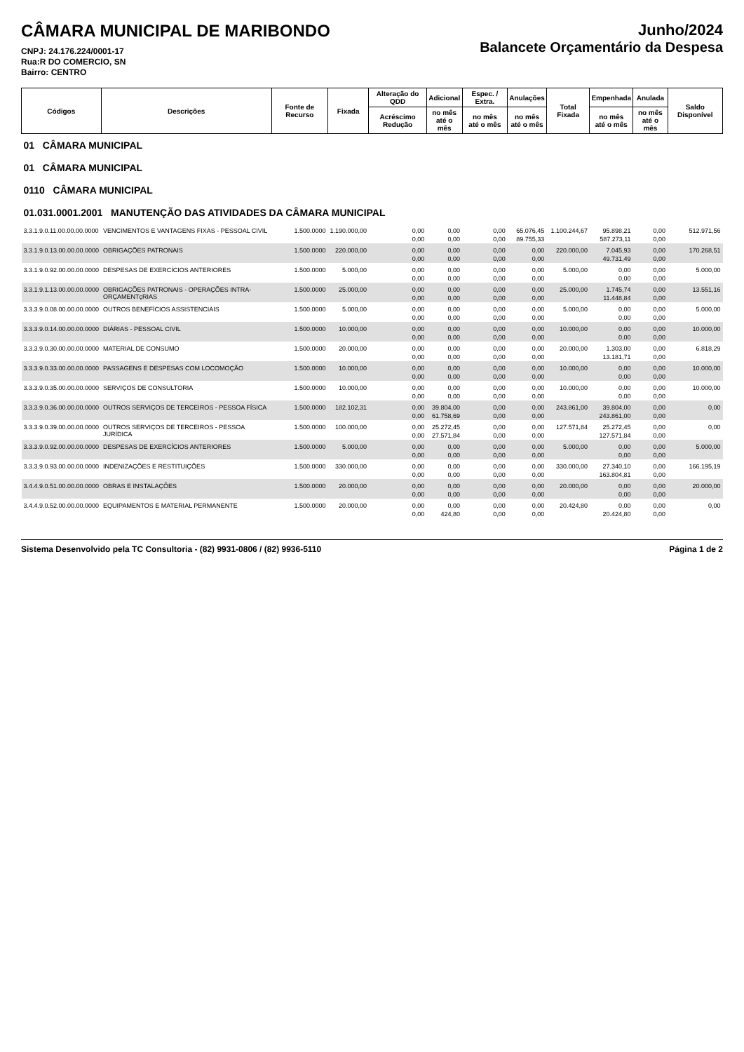CÂMARA MUNICIPAL DE MARIBONDO
CNPJ: 24.176.224/0001-17
Rua:R DO COMERCIO, SN
Bairro: CENTRO
Junho/2024
Balancete Orçamentário da Despesa
| Códigos | Descrições | Fonte de Recurso | Fixada | Alteração do QDD | Adicional | Espec. / Extra. | Anulações | Total Fixada | Empenhada | Anulada | Saldo Disponível |
| --- | --- | --- | --- | --- | --- | --- | --- | --- | --- | --- | --- |
| | | | | Acréscimo Redução | no mês até o mês | no mês até o mês | no mês até o mês | | no mês até o mês | no mês até o mês | |
| 01 CÂMARA MUNICIPAL | | | | | | | | | | | |
| 01 CÂMARA MUNICIPAL | | | | | | | | | | | |
| 0110 CÂMARA MUNICIPAL | | | | | | | | | | | |
| 01.031.0001.2001 MANUTENÇÃO DAS ATIVIDADES DA CÂMARA MUNICIPAL | | | | | | | | | | | |
| 3.3.1.9.0.11.00.00.00.0000 | VENCIMENTOS E VANTAGENS FIXAS - PESSOAL CIVIL | 1.500.0000 | 1.190.000,00 | 0,00 | 0,00 | 0,00 | 65.076,45 | 1.100.244,67 | 95.898,21 | 0,00 | 512.971,56 |
| | | | | 0,00 | 0,00 | 0,00 | 89.755,33 | | 587.273,11 | 0,00 | |
| 3.3.1.9.0.13.00.00.00.0000 | OBRIGAÇÕES PATRONAIS | 1.500.0000 | 220.000,00 | 0,00 | 0,00 | 0,00 | 0,00 | 220.000,00 | 7.045,93 | 0,00 | 170.268,51 |
| | | | | 0,00 | 0,00 | 0,00 | 0,00 | | 49.731,49 | 0,00 | |
| 3.3.1.9.0.92.00.00.00.0000 | DESPESAS DE EXERCÍCIOS ANTERIORES | 1.500.0000 | 5.000,00 | 0,00 | 0,00 | 0,00 | 0,00 | 5.000,00 | 0,00 | 0,00 | 5.000,00 |
| | | | | 0,00 | 0,00 | 0,00 | 0,00 | | 0,00 | 0,00 | |
| 3.3.1.9.1.13.00.00.00.0000 | OBRIGAÇÕES PATRONAIS - OPERAÇÕES INTRA-ORÇAMENTçRIAS | 1.500.0000 | 25.000,00 | 0,00 | 0,00 | 0,00 | 0,00 | 25.000,00 | 1.745,74 | 0,00 | 13.551,16 |
| | | | | 0,00 | 0,00 | 0,00 | 0,00 | | 11.448,84 | 0,00 | |
| 3.3.3.9.0.08.00.00.00.0000 | OUTROS BENEFÍCIOS ASSISTENCIAIS | 1.500.0000 | 5.000,00 | 0,00 | 0,00 | 0,00 | 0,00 | 5.000,00 | 0,00 | 0,00 | 5.000,00 |
| | | | | 0,00 | 0,00 | 0,00 | 0,00 | | 0,00 | 0,00 | |
| 3.3.3.9.0.14.00.00.00.0000 | DIÁRIAS - PESSOAL CIVIL | 1.500.0000 | 10.000,00 | 0,00 | 0,00 | 0,00 | 0,00 | 10.000,00 | 0,00 | 0,00 | 10.000,00 |
| | | | | 0,00 | 0,00 | 0,00 | 0,00 | | 0,00 | 0,00 | |
| 3.3.3.9.0.30.00.00.00.0000 | MATERIAL DE CONSUMO | 1.500.0000 | 20.000,00 | 0,00 | 0,00 | 0,00 | 0,00 | 20.000,00 | 1.303,00 | 0,00 | 6.818,29 |
| | | | | 0,00 | 0,00 | 0,00 | 0,00 | | 13.181,71 | 0,00 | |
| 3.3.3.9.0.33.00.00.00.0000 | PASSAGENS E DESPESAS COM LOCOMOÇÃO | 1.500.0000 | 10.000,00 | 0,00 | 0,00 | 0,00 | 0,00 | 10.000,00 | 0,00 | 0,00 | 10.000,00 |
| | | | | 0,00 | 0,00 | 0,00 | 0,00 | | 0,00 | 0,00 | |
| 3.3.3.9.0.35.00.00.00.0000 | SERVIÇOS DE CONSULTORIA | 1.500.0000 | 10.000,00 | 0,00 | 0,00 | 0,00 | 0,00 | 10.000,00 | 0,00 | 0,00 | 10.000,00 |
| | | | | 0,00 | 0,00 | 0,00 | 0,00 | | 0,00 | 0,00 | |
| 3.3.3.9.0.36.00.00.00.0000 | OUTROS SERVIÇOS DE TERCEIROS - PESSOA FÍSICA | 1.500.0000 | 182.102,31 | 0,00 | 39.804,00 | 0,00 | 0,00 | 243.861,00 | 39.804,00 | 0,00 | 0,00 |
| | | | | 0,00 | 61.758,69 | 0,00 | 0,00 | | 243.861,00 | 0,00 | |
| 3.3.3.9.0.39.00.00.00.0000 | OUTROS SERVIÇOS DE TERCEIROS - PESSOA JURÍDICA | 1.500.0000 | 100.000,00 | 0,00 | 25.272,45 | 0,00 | 0,00 | 127.571,84 | 25.272,45 | 0,00 | 0,00 |
| | | | | 0,00 | 27.571,84 | 0,00 | 0,00 | | 127.571,84 | 0,00 | |
| 3.3.3.9.0.92.00.00.00.0000 | DESPESAS DE EXERCÍCIOS ANTERIORES | 1.500.0000 | 5.000,00 | 0,00 | 0,00 | 0,00 | 0,00 | 5.000,00 | 0,00 | 0,00 | 5.000,00 |
| | | | | 0,00 | 0,00 | 0,00 | 0,00 | | 0,00 | 0,00 | |
| 3.3.3.9.0.93.00.00.00.0000 | INDENIZAÇÕES E RESTITUIÇÕES | 1.500.0000 | 330.000,00 | 0,00 | 0,00 | 0,00 | 0,00 | 330.000,00 | 27.340,10 | 0,00 | 166.195,19 |
| | | | | 0,00 | 0,00 | 0,00 | 0,00 | | 163.804,81 | 0,00 | |
| 3.4.4.9.0.51.00.00.00.0000 | OBRAS E INSTALAÇÕES | 1.500.0000 | 20.000,00 | 0,00 | 0,00 | 0,00 | 0,00 | 20.000,00 | 0,00 | 0,00 | 20.000,00 |
| | | | | 0,00 | 0,00 | 0,00 | 0,00 | | 0,00 | 0,00 | |
| 3.4.4.9.0.52.00.00.00.0000 | EQUIPAMENTOS E MATERIAL PERMANENTE | 1.500.0000 | 20.000,00 | 0,00 | 0,00 | 0,00 | 0,00 | 20.424,80 | 0,00 | 0,00 | 0,00 |
| | | | | 0,00 | 424,80 | 0,00 | 0,00 | | 20.424,80 | 0,00 | |
Sistema Desenvolvido pela TC Consultoria - (82) 9931-0806 / (82) 9936-5110 Página 1 de 2